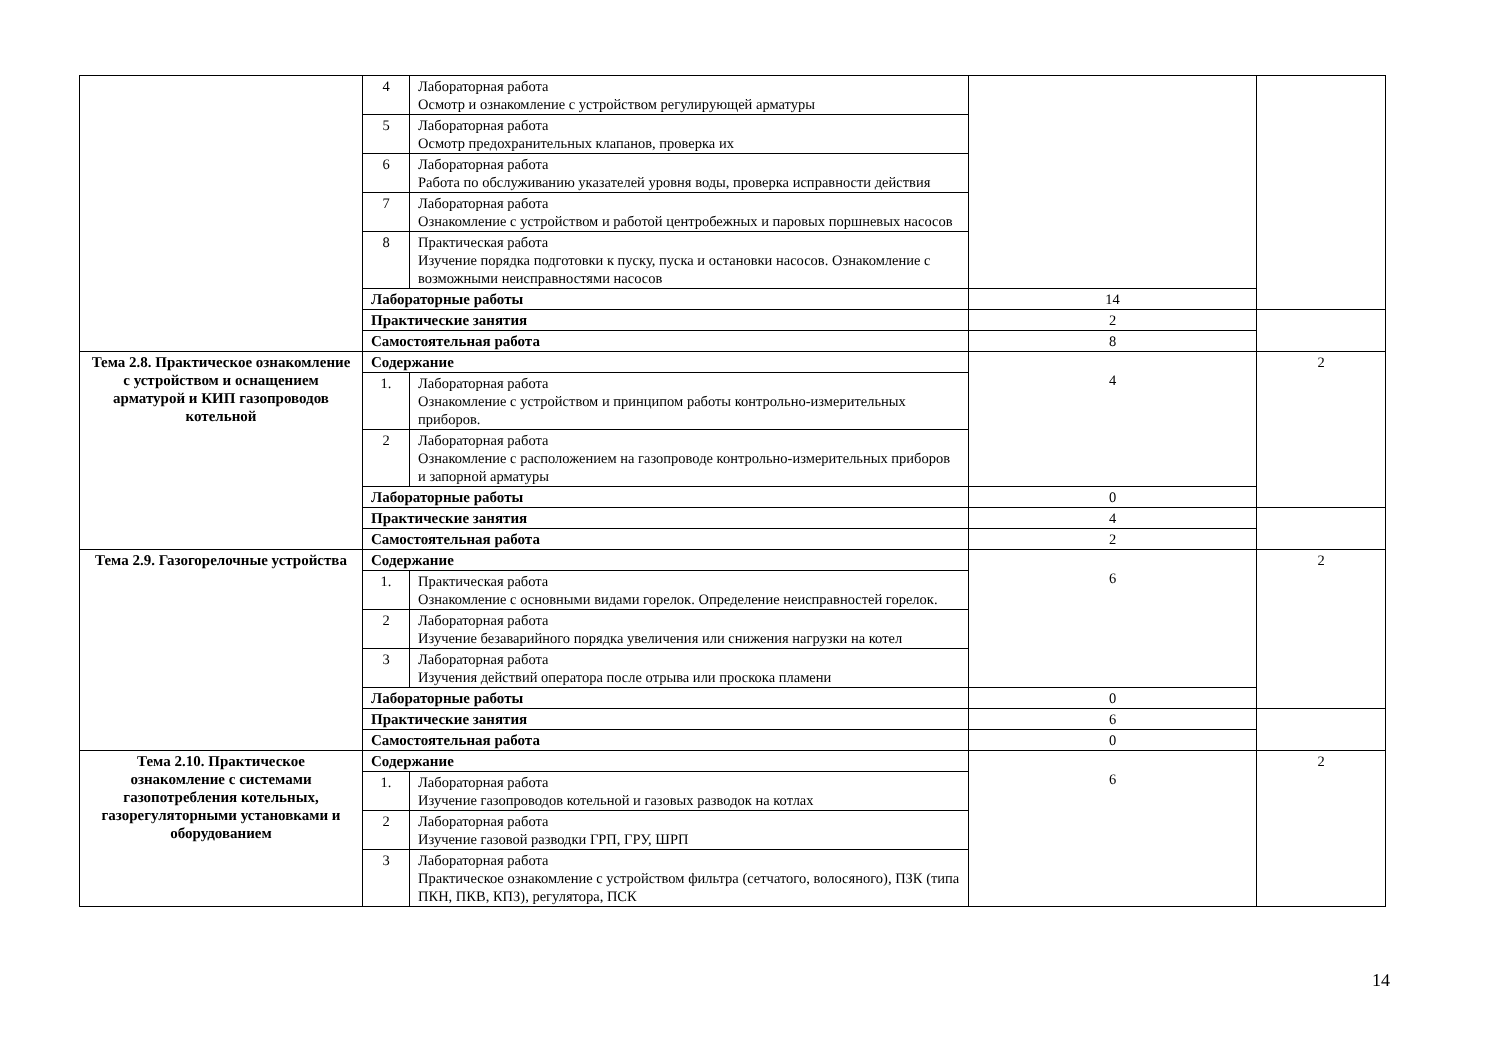| | 4 | Лабораторная работа Осмотр и ознакомление с устройством регулирующей арматуры | | |
| | 5 | Лабораторная работа Осмотр предохранительных клапанов, проверка их | | |
| | 6 | Лабораторная работа Работа по обслуживанию указателей уровня воды, проверка исправности действия | | |
| | 7 | Лабораторная работа Ознакомление с устройством и работой центробежных и паровых поршневых насосов | | |
| | 8 | Практическая работа Изучение порядка подготовки к пуску, пуска и остановки насосов. Ознакомление с возможными неисправностями насосов | | |
| | Лабораторные работы | | 14 | |
| | Практические занятия | | 2 | |
| | Самостоятельная работа | | 8 | |
| Тема 2.8. Практическое ознакомление с устройством и оснащением арматурой и КИП газопроводов котельной | Содержание | | 4 | 2 |
| | 1. | Лабораторная работа Ознакомление с устройством и принципом работы контрольно-измерительных приборов. | | |
| | 2 | Лабораторная работа Ознакомление с расположением на газопроводе контрольно-измерительных приборов и запорной арматуры | | |
| | Лабораторные работы | | 0 | |
| | Практические занятия | | 4 | |
| | Самостоятельная работа | | 2 | |
| Тема 2.9. Газогорелочные устройства | Содержание | | 6 | 2 |
| | 1. | Практическая работа Ознакомление с основными видами горелок. Определение неисправностей горелок. | | |
| | 2 | Лабораторная работа Изучение безаварийного порядка увеличения или снижения нагрузки на котел | | |
| | 3 | Лабораторная работа Изучения действий оператора после отрыва или проскока пламени | | |
| | Лабораторные работы | | 0 | |
| | Практические занятия | | 6 | |
| | Самостоятельная работа | | 0 | |
| Тема 2.10. Практическое ознакомление с системами газопотребления котельных, газорегуляторными установками и оборудованием | Содержание | | 6 | 2 |
| | 1. | Лабораторная работа Изучение газопроводов котельной и газовых разводок на котлах | | |
| | 2 | Лабораторная работа Изучение газовой разводки ГРП, ГРУ, ШРП | | |
| | 3 | Лабораторная работа Практическое ознакомление с устройством фильтра (сетчатого, волосяного), ПЗК (типа ПКН, ПКВ, КПЗ), регулятора, ПСК | | |
14